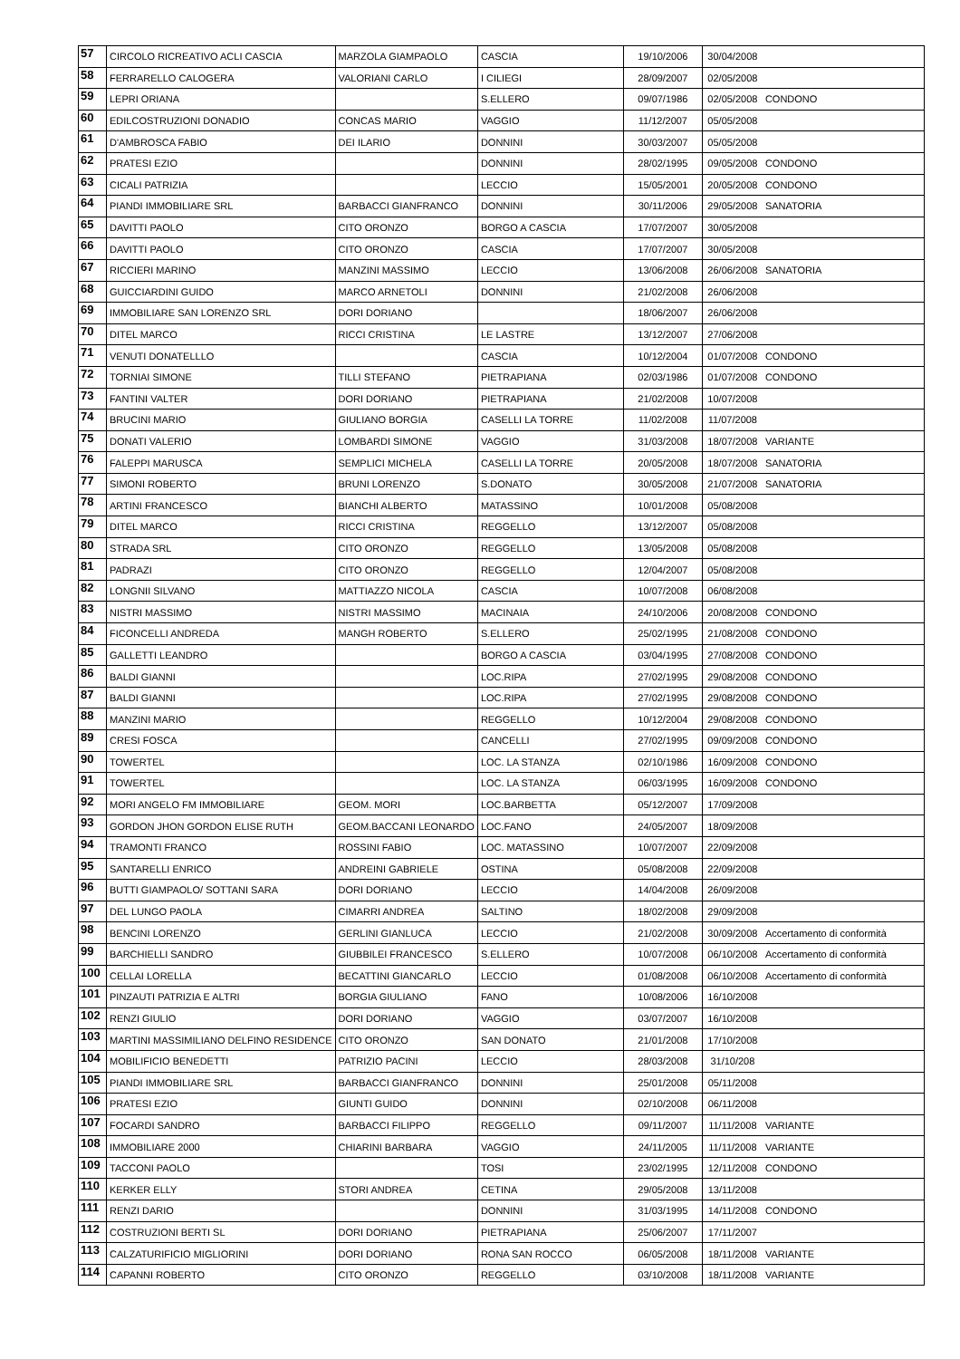| 57 | CIRCOLO RICREATIVO ACLI CASCIA | MARZOLA GIAMPAOLO | CASCIA | 19/10/2006 | 30/04/2008 | |
| 58 | FERRARELLO CALOGERA | VALORIANI CARLO | I CILIEGI | 28/09/2007 | 02/05/2008 | |
| 59 | LEPRI ORIANA | | S.ELLERO | 09/07/1986 | 02/05/2008 | CONDONO |
| 60 | EDILCOSTRUZIONI DONADIO | CONCAS MARIO | VAGGIO | 11/12/2007 | 05/05/2008 | |
| 61 | D'AMBROSCA FABIO | DEI ILARIO | DONNINI | 30/03/2007 | 05/05/2008 | |
| 62 | PRATESI EZIO | | DONNINI | 28/02/1995 | 09/05/2008 | CONDONO |
| 63 | CICALI PATRIZIA | | LECCIO | 15/05/2001 | 20/05/2008 | CONDONO |
| 64 | PIANDI IMMOBILIARE SRL | BARBACCI GIANFRANCO | DONNINI | 30/11/2006 | 29/05/2008 | SANATORIA |
| 65 | DAVITTI PAOLO | CITO ORONZO | BORGO A CASCIA | 17/07/2007 | 30/05/2008 | |
| 66 | DAVITTI PAOLO | CITO ORONZO | CASCIA | 17/07/2007 | 30/05/2008 | |
| 67 | RICCIERI MARINO | MANZINI MASSIMO | LECCIO | 13/06/2008 | 26/06/2008 | SANATORIA |
| 68 | GUICCIARDINI GUIDO | MARCO ARNETOLI | DONNINI | 21/02/2008 | 26/06/2008 | |
| 69 | IMMOBILIARE SAN LORENZO SRL | DORI DORIANO | | 18/06/2007 | 26/06/2008 | |
| 70 | DITEL MARCO | RICCI CRISTINA | LE LASTRE | 13/12/2007 | 27/06/2008 | |
| 71 | VENUTI DONATELLLO | | CASCIA | 10/12/2004 | 01/07/2008 | CONDONO |
| 72 | TORNIAI SIMONE | TILLI STEFANO | PIETRAPIANA | 02/03/1986 | 01/07/2008 | CONDONO |
| 73 | FANTINI VALTER | DORI DORIANO | PIETRAPIANA | 21/02/2008 | 10/07/2008 | |
| 74 | BRUCINI MARIO | GIULIANO BORGIA | CASELLI LA TORRE | 11/02/2008 | 11/07/2008 | |
| 75 | DONATI VALERIO | LOMBARDI SIMONE | VAGGIO | 31/03/2008 | 18/07/2008 | VARIANTE |
| 76 | FALEPPI MARUSCA | SEMPLICI MICHELA | CASELLI LA TORRE | 20/05/2008 | 18/07/2008 | SANATORIA |
| 77 | SIMONI ROBERTO | BRUNI LORENZO | S.DONATO | 30/05/2008 | 21/07/2008 | SANATORIA |
| 78 | ARTINI FRANCESCO | BIANCHI ALBERTO | MATASSINO | 10/01/2008 | 05/08/2008 | |
| 79 | DITEL MARCO | RICCI CRISTINA | REGGELLO | 13/12/2007 | 05/08/2008 | |
| 80 | STRADA SRL | CITO ORONZO | REGGELLO | 13/05/2008 | 05/08/2008 | |
| 81 | PADRAZI | CITO ORONZO | REGGELLO | 12/04/2007 | 05/08/2008 | |
| 82 | LONGNII SILVANO | MATTIAZZO NICOLA | CASCIA | 10/07/2008 | 06/08/2008 | |
| 83 | NISTRI MASSIMO | NISTRI MASSIMO | MACINAIA | 24/10/2006 | 20/08/2008 | CONDONO |
| 84 | FICONCELLI ANDREDA | MANGH ROBERTO | S.ELLERO | 25/02/1995 | 21/08/2008 | CONDONO |
| 85 | GALLETTI LEANDRO | | BORGO A CASCIA | 03/04/1995 | 27/08/2008 | CONDONO |
| 86 | BALDI GIANNI | | LOC.RIPA | 27/02/1995 | 29/08/2008 | CONDONO |
| 87 | BALDI GIANNI | | LOC.RIPA | 27/02/1995 | 29/08/2008 | CONDONO |
| 88 | MANZINI MARIO | | REGGELLO | 10/12/2004 | 29/08/2008 | CONDONO |
| 89 | CRESI FOSCA | | CANCELLI | 27/02/1995 | 09/09/2008 | CONDONO |
| 90 | TOWERTEL | | LOC. LA STANZA | 02/10/1986 | 16/09/2008 | CONDONO |
| 91 | TOWERTEL | | LOC. LA STANZA | 06/03/1995 | 16/09/2008 | CONDONO |
| 92 | MORI ANGELO FM IMMOBILIARE | GEOM. MORI | LOC.BARBETTA | 05/12/2007 | 17/09/2008 | |
| 93 | GORDON JHON GORDON ELISE RUTH | GEOM.BACCANI LEONARDO | LOC.FANO | 24/05/2007 | 18/09/2008 | |
| 94 | TRAMONTI FRANCO | ROSSINI FABIO | LOC. MATASSINO | 10/07/2007 | 22/09/2008 | |
| 95 | SANTARELLI ENRICO | ANDREINI GABRIELE | OSTINA | 05/08/2008 | 22/09/2008 | |
| 96 | BUTTI GIAMPAOLO/ SOTTANI SARA | DORI DORIANO | LECCIO | 14/04/2008 | 26/09/2008 | |
| 97 | DEL LUNGO PAOLA | CIMARRI ANDREA | SALTINO | 18/02/2008 | 29/09/2008 | |
| 98 | BENCINI LORENZO | GERLINI GIANLUCA | LECCIO | 21/02/2008 | 30/09/2008 | Accertamento di conformità |
| 99 | BARCHIELLI SANDRO | GIUBBILEI FRANCESCO | S.ELLERO | 10/07/2008 | 06/10/2008 | Accertamento di conformità |
| 100 | CELLAI LORELLA | BECATTINI GIANCARLO | LECCIO | 01/08/2008 | 06/10/2008 | Accertamento di conformità |
| 101 | PINZAUTI PATRIZIA E ALTRI | BORGIA GIULIANO | FANO | 10/08/2006 | 16/10/2008 | |
| 102 | RENZI GIULIO | DORI DORIANO | VAGGIO | 03/07/2007 | 16/10/2008 | |
| 103 | MARTINI MASSIMILIANO DELFINO RESIDENCE | CITO ORONZO | SAN DONATO | 21/01/2008 | 17/10/2008 | |
| 104 | MOBILIFICIO BENEDETTI | PATRIZIO PACINI | LECCIO | 28/03/2008 | 31/10/208 | |
| 105 | PIANDI IMMOBILIARE SRL | BARBACCI GIANFRANCO | DONNINI | 25/01/2008 | 05/11/2008 | |
| 106 | PRATESI EZIO | GIUNTI GUIDO | DONNINI | 02/10/2008 | 06/11/2008 | |
| 107 | FOCARDI SANDRO | BARBACCI FILIPPO | REGGELLO | 09/11/2007 | 11/11/2008 | VARIANTE |
| 108 | IMMOBILIARE 2000 | CHIARINI BARBARA | VAGGIO | 24/11/2005 | 11/11/2008 | VARIANTE |
| 109 | TACCONI PAOLO | | TOSI | 23/02/1995 | 12/11/2008 | CONDONO |
| 110 | KERKER ELLY | STORI ANDREA | CETINA | 29/05/2008 | 13/11/2008 | |
| 111 | RENZI DARIO | | DONNINI | 31/03/1995 | 14/11/2008 | CONDONO |
| 112 | COSTRUZIONI BERTI SL | DORI DORIANO | PIETRAPIANA | 25/06/2007 | 17/11/2007 | |
| 113 | CALZATURIFICIO MIGLIORINI | DORI DORIANO | RONA SAN ROCCO | 06/05/2008 | 18/11/2008 | VARIANTE |
| 114 | CAPANNI ROBERTO | CITO ORONZO | REGGELLO | 03/10/2008 | 18/11/2008 | VARIANTE |